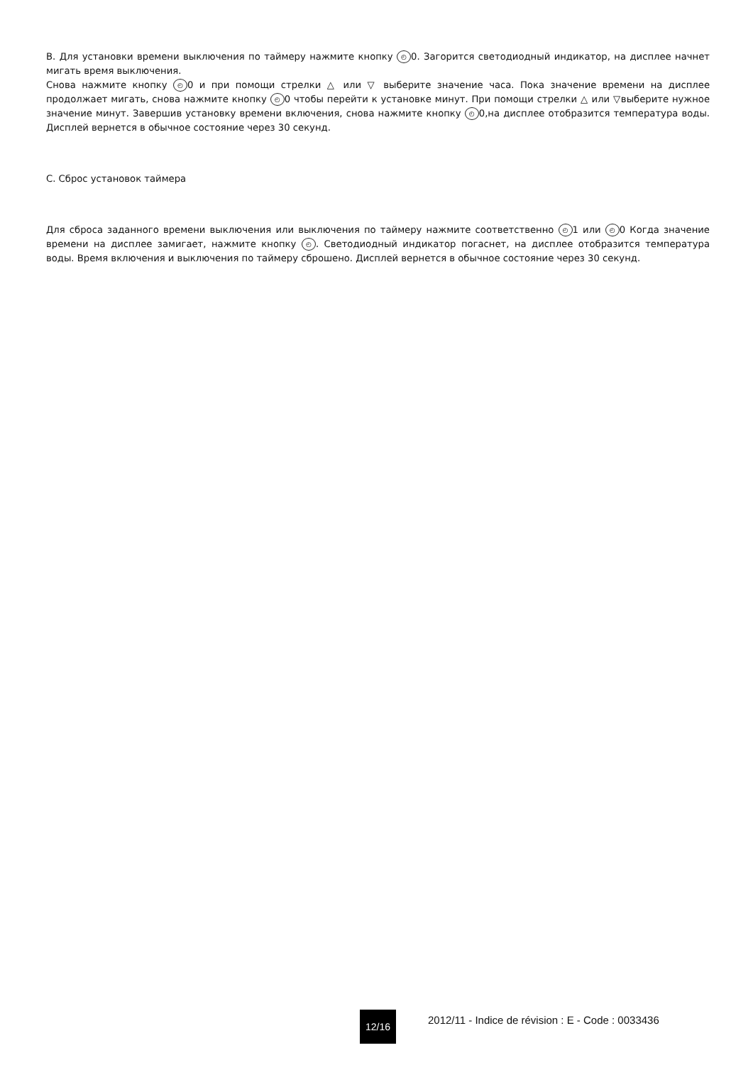B. Для установки времени выключения по таймеру нажмите кнопку ◴ 0. Загорится светодиодный индикатор, на дисплее начнет мигать время выключения.
Снова нажмите кнопку ◴ 0 и при помощи стрелки △ или ▽ выберите значение часа. Пока значение времени на дисплее продолжает мигать, снова нажмите кнопку ◴ 0 чтобы перейти к установке минут. При помощи стрелки △ или ▽выберите нужное значение минут. Завершив установку времени включения, снова нажмите кнопку ◴ 0,на дисплее отобразится температура воды. Дисплей вернется в обычное состояние через 30 секунд.
C. Сброс установок таймера
Для сброса заданного времени выключения или выключения по таймеру нажмите соответственно ◴ 1 или ◴ 0 Когда значение времени на дисплее замигает, нажмите кнопку ◴. Светодиодный индикатор погаснет, на дисплее отобразится температура воды. Время включения и выключения по таймеру сброшено. Дисплей вернется в обычное состояние через 30 секунд.
12/16
2012/11 - Indice de révision : E - Code : 0033436